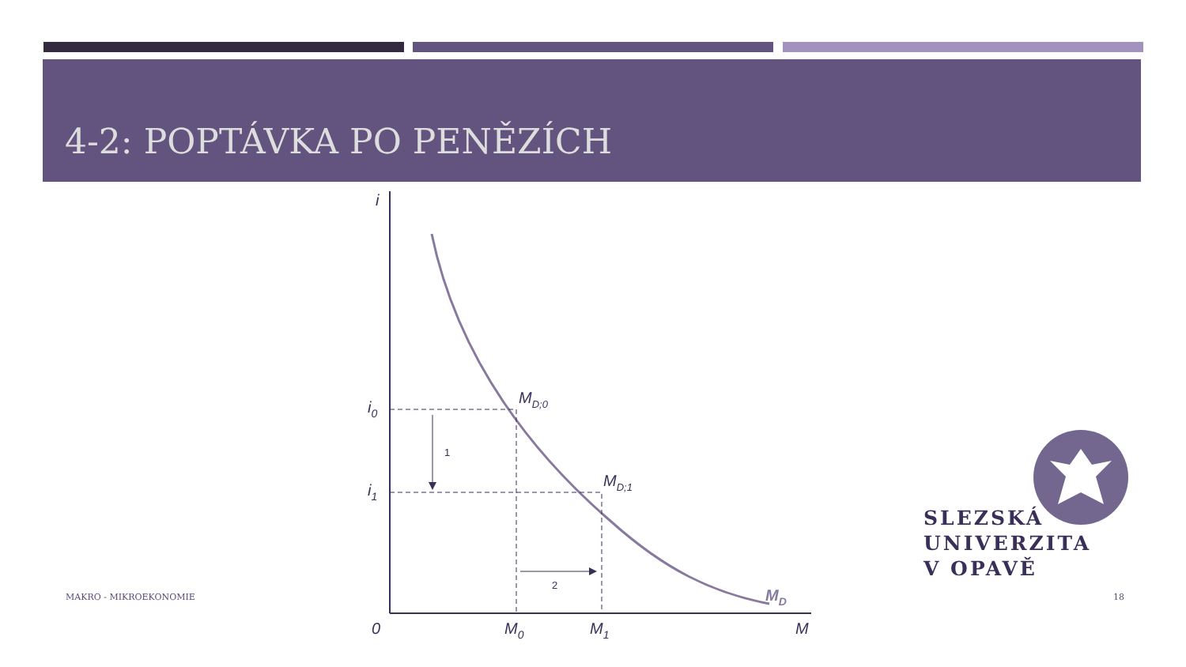4-2: POPTÁVKA PO PENĚZÍCH
i
i0
i1
MD;0
MD;1
MD
1
2
0
M0
M1
M
MAKRO - MIKROEKONOMIE 18
SLEZSKÁ
UNIVERZITA
V OPAVĚ